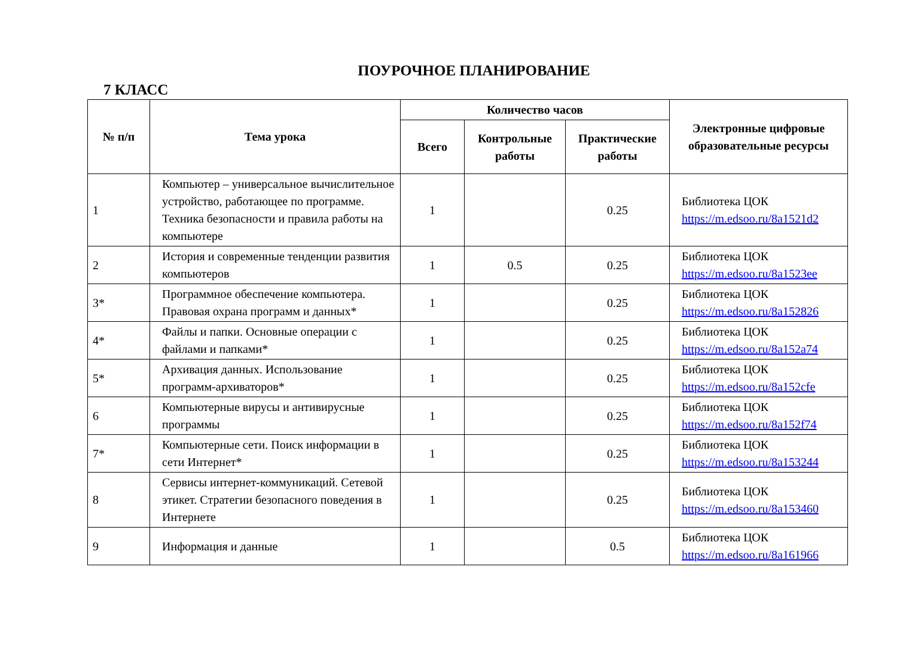ПОУРОЧНОЕ ПЛАНИРОВАНИЕ
7 КЛАСС
| № п/п | Тема урока | Количество часов | | | Электронные цифровые образовательные ресурсы |
| --- | --- | --- | --- | --- | --- |
| | | Всего | Контрольные работы | Практические работы | |
| 1 | Компьютер – универсальное вычислительное устройство, работающее по программе. Техника безопасности и правила работы на компьютере | 1 | | 0.25 | Библиотека ЦОК https://m.edsoo.ru/8a1521d2 |
| 2 | История и современные тенденции развития компьютеров | 1 | 0.5 | 0.25 | Библиотека ЦОК https://m.edsoo.ru/8a1523ee |
| 3* | Программное обеспечение компьютера. Правовая охрана программ и данных* | 1 | | 0.25 | Библиотека ЦОК https://m.edsoo.ru/8a152826 |
| 4* | Файлы и папки. Основные операции с файлами и папками* | 1 | | 0.25 | Библиотека ЦОК https://m.edsoo.ru/8a152a74 |
| 5* | Архивация данных. Использование программ-архиваторов* | 1 | | 0.25 | Библиотека ЦОК https://m.edsoo.ru/8a152cfe |
| 6 | Компьютерные вирусы и антивирусные программы | 1 | | 0.25 | Библиотека ЦОК https://m.edsoo.ru/8a152f74 |
| 7* | Компьютерные сети. Поиск информации в сети Интернет* | 1 | | 0.25 | Библиотека ЦОК https://m.edsoo.ru/8a153244 |
| 8 | Сервисы интернет-коммуникаций. Сетевой этикет. Стратегии безопасного поведения в Интернете | 1 | | 0.25 | Библиотека ЦОК https://m.edsoo.ru/8a153460 |
| 9 | Информация и данные | 1 | | 0.5 | Библиотека ЦОК https://m.edsoo.ru/8a161966 |